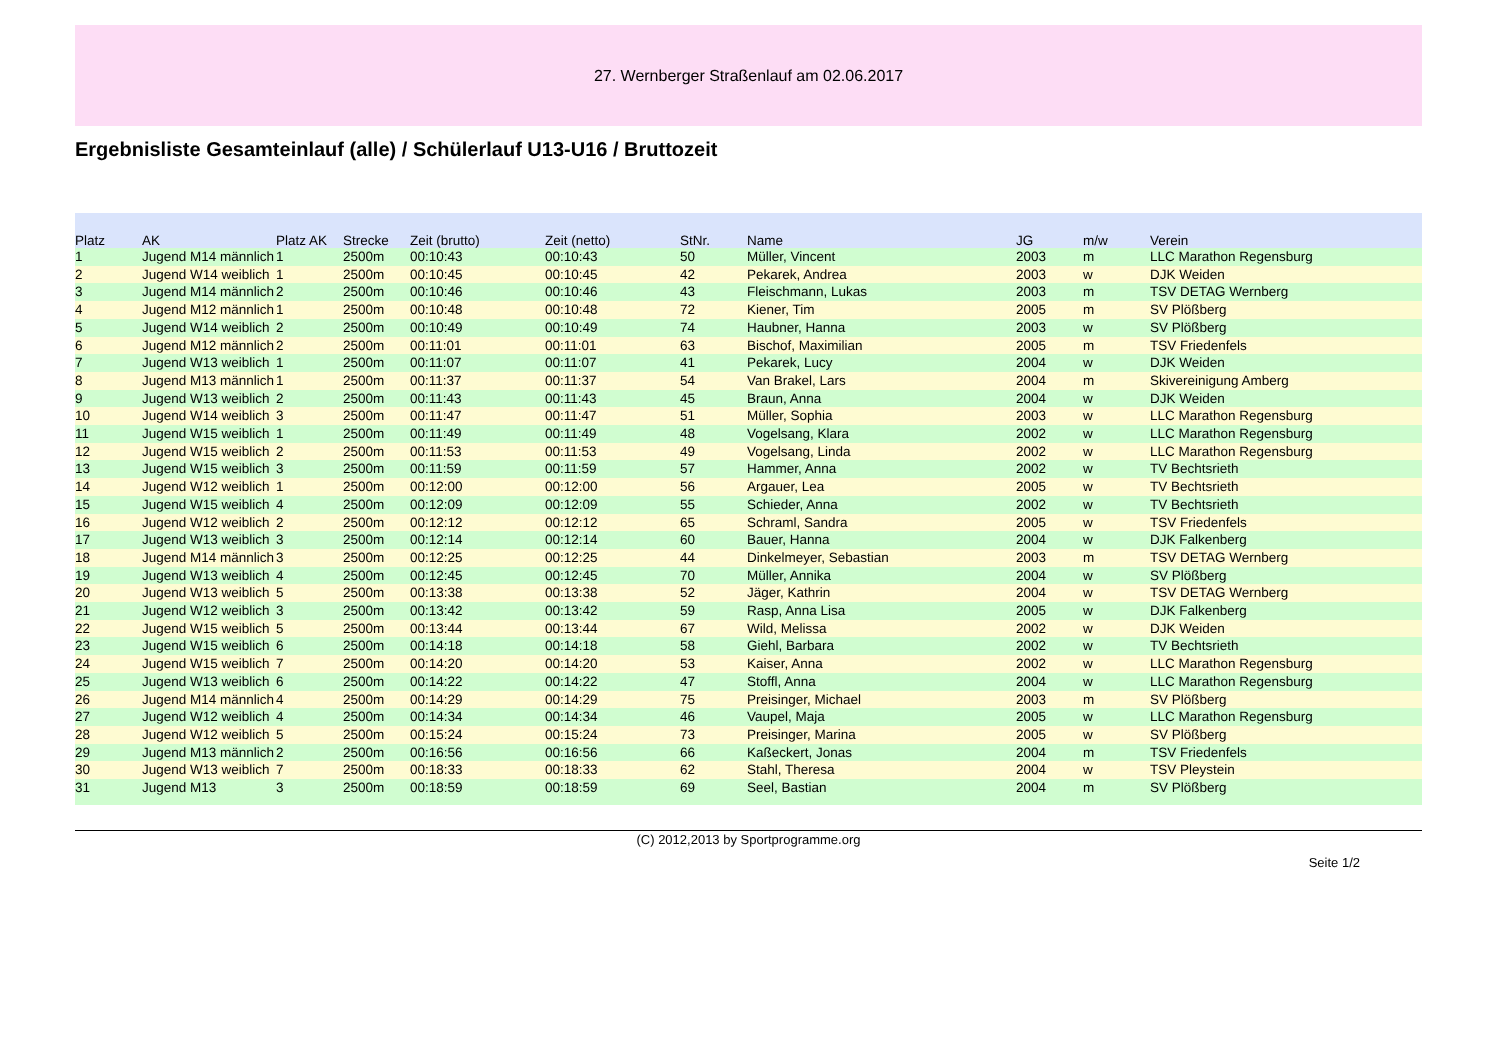27. Wernberger Straßenlauf am 02.06.2017
Ergebnisliste Gesamteinlauf (alle) / Schülerlauf U13-U16 / Bruttozeit
| Platz | AK | Platz AK | Strecke | Zeit (brutto) | Zeit (netto) | StNr. | Name | JG | m/w | Verein |
| --- | --- | --- | --- | --- | --- | --- | --- | --- | --- | --- |
| 1 | Jugend M14 männlich | 1 | 2500m | 00:10:43 | 00:10:43 | 50 | Müller, Vincent | 2003 | m | LLC Marathon Regensburg |
| 2 | Jugend W14 weiblich | 1 | 2500m | 00:10:45 | 00:10:45 | 42 | Pekarek, Andrea | 2003 | w | DJK Weiden |
| 3 | Jugend M14 männlich | 2 | 2500m | 00:10:46 | 00:10:46 | 43 | Fleischmann, Lukas | 2003 | m | TSV DETAG Wernberg |
| 4 | Jugend M12 männlich | 1 | 2500m | 00:10:48 | 00:10:48 | 72 | Kiener, Tim | 2005 | m | SV Plößberg |
| 5 | Jugend W14 weiblich | 2 | 2500m | 00:10:49 | 00:10:49 | 74 | Haubner, Hanna | 2003 | w | SV Plößberg |
| 6 | Jugend M12 männlich | 2 | 2500m | 00:11:01 | 00:11:01 | 63 | Bischof, Maximilian | 2005 | m | TSV Friedenfels |
| 7 | Jugend W13 weiblich | 1 | 2500m | 00:11:07 | 00:11:07 | 41 | Pekarek, Lucy | 2004 | w | DJK Weiden |
| 8 | Jugend M13 männlich | 1 | 2500m | 00:11:37 | 00:11:37 | 54 | Van Brakel, Lars | 2004 | m | Skivereinigung Amberg |
| 9 | Jugend W13 weiblich | 2 | 2500m | 00:11:43 | 00:11:43 | 45 | Braun, Anna | 2004 | w | DJK Weiden |
| 10 | Jugend W14 weiblich | 3 | 2500m | 00:11:47 | 00:11:47 | 51 | Müller, Sophia | 2003 | w | LLC Marathon Regensburg |
| 11 | Jugend W15 weiblich | 1 | 2500m | 00:11:49 | 00:11:49 | 48 | Vogelsang, Klara | 2002 | w | LLC Marathon Regensburg |
| 12 | Jugend W15 weiblich | 2 | 2500m | 00:11:53 | 00:11:53 | 49 | Vogelsang, Linda | 2002 | w | LLC Marathon Regensburg |
| 13 | Jugend W15 weiblich | 3 | 2500m | 00:11:59 | 00:11:59 | 57 | Hammer, Anna | 2002 | w | TV Bechtsrieth |
| 14 | Jugend W12 weiblich | 1 | 2500m | 00:12:00 | 00:12:00 | 56 | Argauer, Lea | 2005 | w | TV Bechtsrieth |
| 15 | Jugend W15 weiblich | 4 | 2500m | 00:12:09 | 00:12:09 | 55 | Schieder, Anna | 2002 | w | TV Bechtsrieth |
| 16 | Jugend W12 weiblich | 2 | 2500m | 00:12:12 | 00:12:12 | 65 | Schraml, Sandra | 2005 | w | TSV Friedenfels |
| 17 | Jugend W13 weiblich | 3 | 2500m | 00:12:14 | 00:12:14 | 60 | Bauer, Hanna | 2004 | w | DJK Falkenberg |
| 18 | Jugend M14 männlich | 3 | 2500m | 00:12:25 | 00:12:25 | 44 | Dinkelmeyer, Sebastian | 2003 | m | TSV DETAG Wernberg |
| 19 | Jugend W13 weiblich | 4 | 2500m | 00:12:45 | 00:12:45 | 70 | Müller, Annika | 2004 | w | SV Plößberg |
| 20 | Jugend W13 weiblich | 5 | 2500m | 00:13:38 | 00:13:38 | 52 | Jäger, Kathrin | 2004 | w | TSV DETAG Wernberg |
| 21 | Jugend W12 weiblich | 3 | 2500m | 00:13:42 | 00:13:42 | 59 | Rasp, Anna Lisa | 2005 | w | DJK Falkenberg |
| 22 | Jugend W15 weiblich | 5 | 2500m | 00:13:44 | 00:13:44 | 67 | Wild, Melissa | 2002 | w | DJK Weiden |
| 23 | Jugend W15 weiblich | 6 | 2500m | 00:14:18 | 00:14:18 | 58 | Giehl, Barbara | 2002 | w | TV Bechtsrieth |
| 24 | Jugend W15 weiblich | 7 | 2500m | 00:14:20 | 00:14:20 | 53 | Kaiser, Anna | 2002 | w | LLC Marathon Regensburg |
| 25 | Jugend W13 weiblich | 6 | 2500m | 00:14:22 | 00:14:22 | 47 | Stoffl, Anna | 2004 | w | LLC Marathon Regensburg |
| 26 | Jugend M14 männlich | 4 | 2500m | 00:14:29 | 00:14:29 | 75 | Preisinger, Michael | 2003 | m | SV Plößberg |
| 27 | Jugend W12 weiblich | 4 | 2500m | 00:14:34 | 00:14:34 | 46 | Vaupel, Maja | 2005 | w | LLC Marathon Regensburg |
| 28 | Jugend W12 weiblich | 5 | 2500m | 00:15:24 | 00:15:24 | 73 | Preisinger, Marina | 2005 | w | SV Plößberg |
| 29 | Jugend M13 männlich | 2 | 2500m | 00:16:56 | 00:16:56 | 66 | Kaßeckert, Jonas | 2004 | m | TSV Friedenfels |
| 30 | Jugend W13 weiblich | 7 | 2500m | 00:18:33 | 00:18:33 | 62 | Stahl, Theresa | 2004 | w | TSV Pleystein |
| 31 | Jugend M13 | 3 | 2500m | 00:18:59 | 00:18:59 | 69 | Seel, Bastian | 2004 | m | SV Plößberg |
(C) 2012,2013 by Sportprogramme.org
Seite 1/2